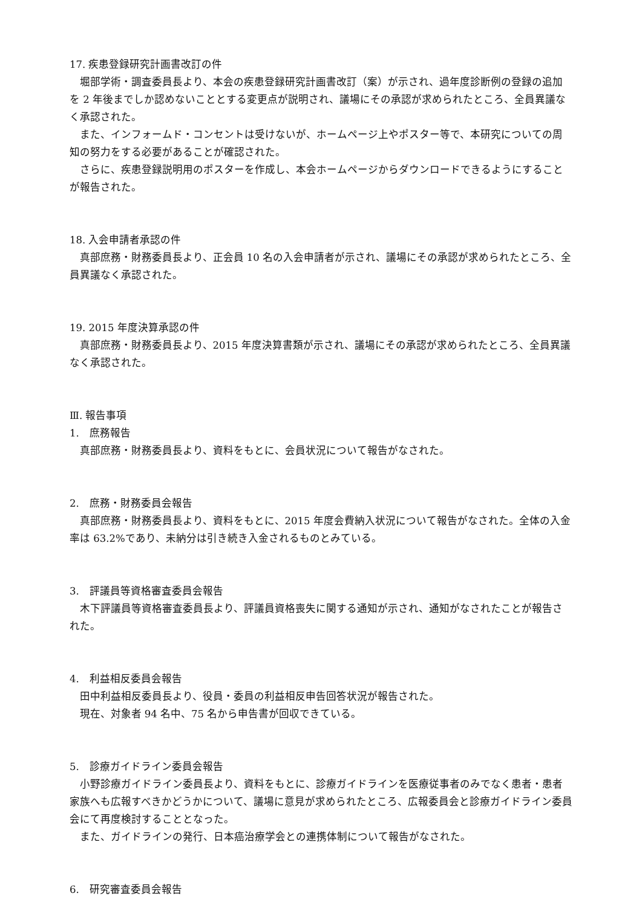17. 疾患登録研究計画書改訂の件
堀部学術・調査委員長より、本会の疾患登録研究計画書改訂（案）が示され、過年度診断例の登録の追加を 2 年後までしか認めないこととする変更点が説明され、議場にその承認が求められたところ、全員異議なく承認された。
また、インフォームド・コンセントは受けないが、ホームページ上やポスター等で、本研究についての周知の努力をする必要があることが確認された。
さらに、疾患登録説明用のポスターを作成し、本会ホームページからダウンロードできるようにすることが報告された。
18. 入会申請者承認の件
真部庶務・財務委員長より、正会員 10 名の入会申請者が示され、議場にその承認が求められたところ、全員異議なく承認された。
19. 2015 年度決算承認の件
真部庶務・財務委員長より、2015 年度決算書類が示され、議場にその承認が求められたところ、全員異議なく承認された。
Ⅲ. 報告事項
1.　庶務報告
真部庶務・財務委員長より、資料をもとに、会員状況について報告がなされた。
2.　庶務・財務委員会報告
真部庶務・財務委員長より、資料をもとに、2015 年度会費納入状況について報告がなされた。全体の入金率は 63.2%であり、未納分は引き続き入金されるものとみている。
3.　評議員等資格審査委員会報告
木下評議員等資格審査委員長より、評議員資格喪失に関する通知が示され、通知がなされたことが報告された。
4.　利益相反委員会報告
田中利益相反委員長より、役員・委員の利益相反申告回答状況が報告された。
現在、対象者 94 名中、75 名から申告書が回収できている。
5.　診療ガイドライン委員会報告
小野診療ガイドライン委員長より、資料をもとに、診療ガイドラインを医療従事者のみでなく患者・患者家族へも広報すべきかどうかについて、議場に意見が求められたところ、広報委員会と診療ガイドライン委員会にて再度検討することとなった。
また、ガイドラインの発行、日本癌治療学会との連携体制について報告がなされた。
6.　研究審査委員会報告